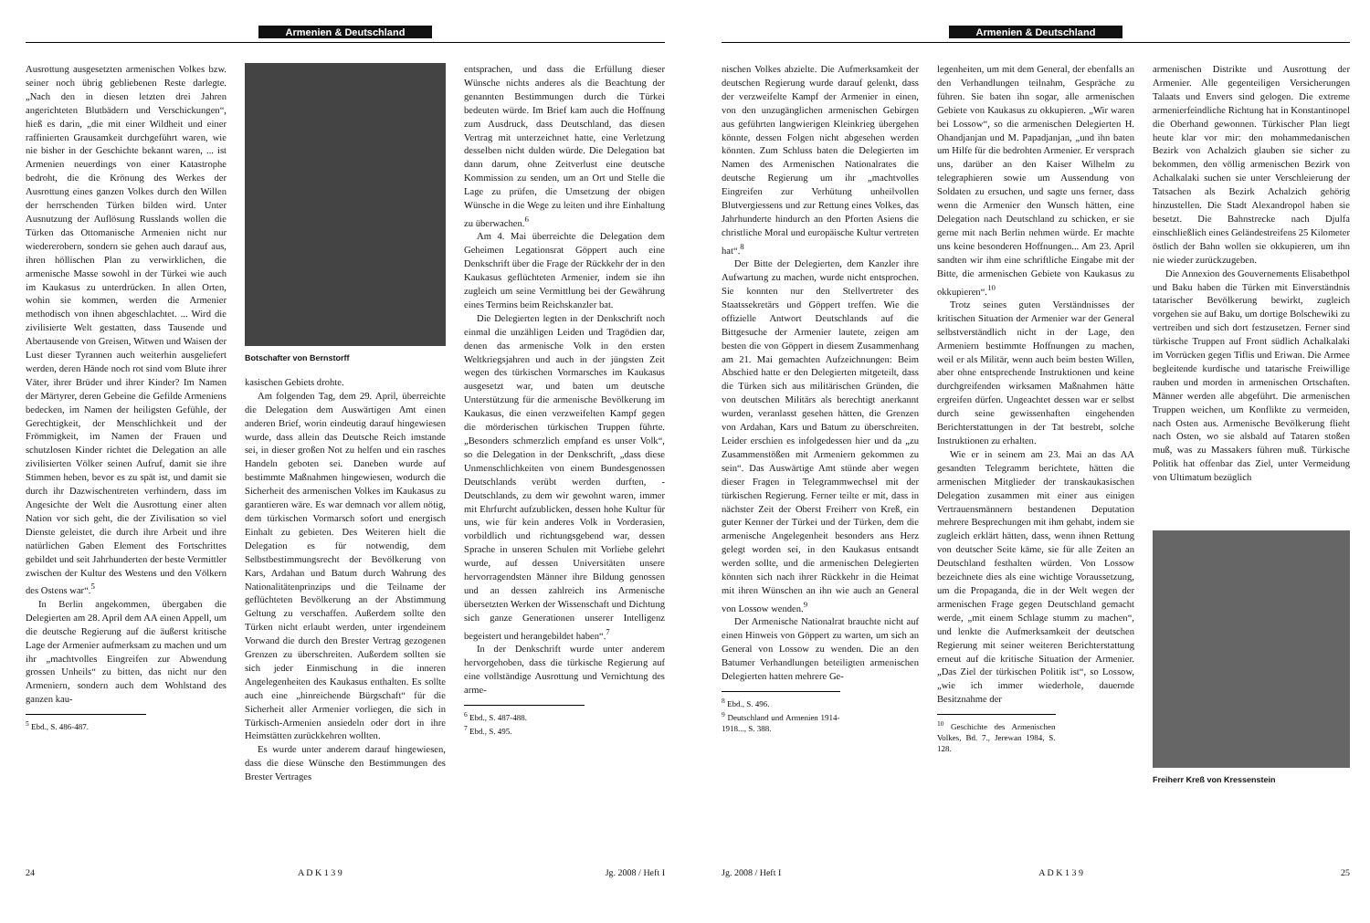Armenien & Deutschland
Ausrottung ausgesetzten armenischen Volkes bzw. seiner noch übrig gebliebenen Reste darlegte. „Nach den in diesen letzten drei Jahren angerichteten Blutbädern und Verschickungen“, hieß es darin, „die mit einer Wildheit und einer raffinierten Grausamkeit durchgeführt waren, wie nie bisher in der Geschichte bekannt waren, ... ist Armenien neuerdings von einer Katastrophe bedroht, die die Krönung des Werkes der Ausrottung eines ganzen Volkes durch den Willen der herrschenden Türken bilden wird. Unter Ausnutzung der Auflösung Russlands wollen die Türken das Ottomanische Armenien nicht nur wiedererobern, sondern sie gehen auch darauf aus, ihren höllischen Plan zu verwirklichen, die armenische Masse sowohl in der Türkei wie auch im Kaukasus zu unterdrücken. In allen Orten, wohin sie kommen, werden die Armenier methodisch von ihnen abgeschlachtet. ... Wird die zivilisierte Welt gestatten, dass Tausende und Abertausende von Greisen, Witwen und Waisen der Lust dieser Tyrannen auch weiterhin ausgeliefert werden, deren Hände noch rot sind vom Blute ihrer Väter, ihrer Brüder und ihrer Kinder? Im Namen der Märtyrer, deren Gebeine die Gefilde Armeniens bedecken, im Namen der heiligsten Gefühle, der Gerechtigkeit, der Menschlichkeit und der Frömmigkeit, im Namen der Frauen und schutzlosen Kinder richtet die Delegation an alle zivilisierten Völker seinen Aufruf, damit sie ihre Stimmen heben, bevor es zu spät ist, und damit sie durch ihr Dazwischentreten verhindern, dass im Angesichte der Welt die Ausrottung einer alten Nation vor sich geht, die der Zivilisation so viel Dienste geleistet, die durch ihre Arbeit und ihre natürlichen Gaben Element des Fortschrittes gebildet und seit Jahrhunderten der beste Vermittler zwischen der Kultur des Westens und den Völkern des Ostens war“.<sup>5</sup>
In Berlin angekommen, übergaben die Delegierten am 28. April dem AA einen Appell, um die deutsche Regierung auf die äußerst kritische Lage der Armenier aufmerksam zu machen und um ihr „machtvolles Eingreifen zur Abwendung grossen Unheils“ zu bitten, das nicht nur den Armeniern, sondern auch dem Wohlstand des ganzen kau-
<sup>5</sup> Ebd., S. 486-487.
Botschafter von Bernstorff
kasischen Gebiets drohte.
Am folgenden Tag, dem 29. April, überreichte die Delegation dem Auswärtigen Amt einen anderen Brief, worin eindeutig darauf hingewiesen wurde, dass allein das Deutsche Reich imstande sei, in dieser großen Not zu helfen und ein rasches Handeln geboten sei. Daneben wurde auf bestimmte Maßnahmen hingewiesen, wodurch die Sicherheit des armenischen Volkes im Kaukasus zu garantieren wäre. Es war demnach vor allem nötig, dem türkischen Vormarsch sofort und energisch Einhalt zu gebieten. Des Weiteren hielt die Delegation es für notwendig, dem Selbstbestimmungsrecht der Bevölkerung von Kars, Ardahan und Batum durch Wahrung des Nationalitätenprinzips und die Teilname der geflüchteten Bevölkerung an der Abstimmung Geltung zu verschaffen. Außerdem sollte den Türken nicht erlaubt werden, unter irgendeinem Vorwand die durch den Brester Vertrag gezogenen Grenzen zu überschreiten. Außerdem sollten sie sich jeder Einmischung in die inneren Angelegenheiten des Kaukasus enthalten. Es sollte auch eine „hinreichende Bürgschaft“ für die Sicherheit aller Armenier vorliegen, die sich in Türkisch-Armenien ansiedeln oder dort in ihre Heimstätten zurückkehren wollten.
Es wurde unter anderem darauf hingewiesen, dass die diese Wünsche den Bestimmungen des Brester Vertrages
entsprachen, und dass die Erfüllung dieser Wünsche nichts anderes als die Beachtung der genannten Bestimmungen durch die Türkei bedeuten würde. Im Brief kam auch die Hoffnung zum Ausdruck, dass Deutschland, das diesen Vertrag mit unterzeichnet hatte, eine Verletzung desselben nicht dulden würde. Die Delegation bat dann darum, ohne Zeitverlust eine deutsche Kommission zu senden, um an Ort und Stelle die Lage zu prüfen, die Umsetzung der obigen Wünsche in die Wege zu leiten und ihre Einhaltung zu überwachen.<sup>6</sup>
Am 4. Mai überreichte die Delegation dem Geheimen Legationsrat Göppert auch eine Denkschrift über die Frage der Rückkehr der in den Kaukasus geflüchteten Armenier, indem sie ihn zugleich um seine Vermittlung bei der Gewährung eines Termins beim Reichskanzler bat.
Die Delegierten legten in der Denkschrift noch einmal die unzähligen Leiden und Tragödien dar, denen das armenische Volk in den ersten Weltkriegsjahren und auch in der jüngsten Zeit wegen des türkischen Vormarsches im Kaukasus ausgesetzt war, und baten um deutsche Unterstützung für die armenische Bevölkerung im Kaukasus, die einen verzweifelten Kampf gegen die mörderischen türkischen Truppen führte. „Besonders schmerzlich empfand es unser Volk“, so die Delegation in der Denkschrift, „dass diese Unmenschlichkeiten von einem Bundesgenossen Deutschlands verübt werden durften, - Deutschlands, zu dem wir gewohnt waren, immer mit Ehrfurcht aufzublicken, dessen hohe Kultur für uns, wie für kein anderes Volk in Vorderasien, vorbildlich und richtungsgebend war, dessen Sprache in unseren Schulen mit Vorliebe gelehrt wurde, auf dessen Universitäten unsere hervorragendsten Männer ihre Bildung genossen und an dessen zahlreich ins Armenische übersetzten Werken der Wissenschaft und Dichtung sich ganze Generationen unserer Intelligenz begeistert und herangebildet haben“.<sup>7</sup>
In der Denkschrift wurde unter anderem hervorgehoben, dass die türkische Regierung auf eine vollständige Ausrottung und Vernichtung des arme-
<sup>6</sup> Ebd., S. 487-488.
<sup>7</sup> Ebd., S. 495.
24 A D K 1 3 9 Jg. 2008 / Heft I
Armenien & Deutschland
nischen Volkes abzielte. Die Aufmerksamkeit der deutschen Regierung wurde darauf gelenkt, dass der verzweifelte Kampf der Armenier in einen, von den unzugänglichen armenischen Gebirgen aus geführten langwierigen Kleinkrieg übergehen könnte, dessen Folgen nicht abgesehen werden könnten. Zum Schluss baten die Delegierten im Namen des Armenischen Nationalrates die deutsche Regierung um ihr „machtvolles Eingreifen zur Verhütung unheilvollen Blutvergiessens und zur Rettung eines Volkes, das Jahrhunderte hindurch an den Pforten Asiens die christliche Moral und europäische Kultur vertreten hat“.<sup>8</sup>
Der Bitte der Delegierten, dem Kanzler ihre Aufwartung zu machen, wurde nicht entsprochen. Sie konnten nur den Stellvertreter des Staatssekretärs und Göppert treffen. Wie die offizielle Antwort Deutschlands auf die Bittgesuche der Armenier lautete, zeigen am besten die von Göppert in diesem Zusammenhang am 21. Mai gemachten Aufzeichnungen: Beim Abschied hatte er den Delegierten mitgeteilt, dass die Türken sich aus militärischen Gründen, die von deutschen Militärs als berechtigt anerkannt wurden, veranlasst gesehen hätten, die Grenzen von Ardahan, Kars und Batum zu überschreiten. Leider erschien es infolgedessen hier und da „zu Zusammenstößen mit Armeniern gekommen zu sein“. Das Auswärtige Amt stünde aber wegen dieser Fragen in Telegrammwechsel mit der türkischen Regierung. Ferner teilte er mit, dass in nächster Zeit der Oberst Freiherr von Kreß, ein guter Kenner der Türkei und der Türken, dem die armenische Angelegenheit besonders ans Herz gelegt worden sei, in den Kaukasus entsandt werden sollte, und die armenischen Delegierten könnten sich nach ihrer Rückkehr in die Heimat mit ihren Wünschen an ihn wie auch an General von Lossow wenden.<sup>9</sup>
Der Armenische Nationalrat brauchte nicht auf einen Hinweis von Göppert zu warten, um sich an General von Lossow zu wenden. Die an den Batumer Verhandlungen beteiligten armenischen Delegierten hatten mehrere Ge-
<sup>8</sup> Ebd., S. 496.
<sup>9</sup> Deutschland und Armenien 1914-1918..., S. 388.
legenheiten, um mit dem General, der ebenfalls an den Verhandlungen teilnahm, Gespräche zu führen. Sie baten ihn sogar, alle armenischen Gebiete von Kaukasus zu okkupieren. „Wir waren bei Lossow“, so die armenischen Delegierten H. Ohandjanjan und M. Papadjanjan, „und ihn baten um Hilfe für die bedrohten Armenier. Er versprach uns, darüber an den Kaiser Wilhelm zu telegraphieren sowie um Aussendung von Soldaten zu ersuchen, und sagte uns ferner, dass wenn die Armenier den Wunsch hätten, eine Delegation nach Deutschland zu schicken, er sie gerne mit nach Berlin nehmen würde. Er machte uns keine besonderen Hoffnungen... Am 23. April sandten wir ihm eine schriftliche Eingabe mit der Bitte, die armenischen Gebiete von Kaukasus zu okkupieren“.<sup>10</sup>
Trotz seines guten Verständnisses der kritischen Situation der Armenier war der General selbstverständlich nicht in der Lage, den Armeniern bestimmte Hoffnungen zu machen, weil er als Militär, wenn auch beim besten Willen, aber ohne entsprechende Instruktionen und keine durchgreifenden wirksamen Maßnahmen hätte ergreifen dürfen. Ungeachtet dessen war er selbst durch seine gewissenhaften eingehenden Berichterstattungen in der Tat bestrebt, solche Instruktionen zu erhalten.
Wie er in seinem am 23. Mai an das AA gesandten Telegramm berichtete, hätten die armenischen Mitglieder der transkaukasischen Delegation zusammen mit einer aus einigen Vertrauensmännern bestandenen Deputation mehrere Besprechungen mit ihm gehabt, indem sie zugleich erklärt hätten, dass, wenn ihnen Rettung von deutscher Seite käme, sie für alle Zeiten an Deutschland festhalten würden. Von Lossow bezeichnete dies als eine wichtige Voraussetzung, um die Propaganda, die in der Welt wegen der armenischen Frage gegen Deutschland gemacht werde, „mit einem Schlage stumm zu machen“, und lenkte die Aufmerksamkeit der deutschen Regierung mit seiner weiteren Berichterstattung erneut auf die kritische Situation der Armenier. „Das Ziel der türkischen Politik ist“, so Lossow, „wie ich immer wiederhole, dauernde Besitznahme der
<sup>10</sup> Geschichte des Armenischen Volkes, Bd. 7., Jerewan 1984, S. 128.
armenischen Distrikte und Ausrottung der Armenier. Alle gegenteiligen Versicherungen Talaats und Envers sind gelogen. Die extreme armenierfeindliche Richtung hat in Konstantinopel die Oberhand gewonnen. Türkischer Plan liegt heute klar vor mir: den mohammedanischen Bezirk von Achalzich glauben sie sicher zu bekommen, den völlig armenischen Bezirk von Achalkalaki suchen sie unter Verschleierung der Tatsachen als Bezirk Achalzich gehörig hinzustellen. Die Stadt Alexandropol haben sie besetzt. Die Bahnstrecke nach Djulfa einschließlich eines Geländestreifens 25 Kilometer östlich der Bahn wollen sie okkupieren, um ihn nie wieder zurückzugeben.
Die Annexion des Gouvernements Elisabethpol und Baku haben die Türken mit Einverständnis tatarischer Bevölkerung bewirkt, zugleich vorgehen sie auf Baku, um dortige Bolschewiki zu vertreiben und sich dort festzusetzen. Ferner sind türkische Truppen auf Front südlich Achalkalaki im Vorrücken gegen Tiflis und Eriwan. Die Armee begleitende kurdische und tatarische Freiwillige rauben und morden in armenischen Ortschaften. Männer werden alle abgeführt. Die armenischen Truppen weichen, um Konflikte zu vermeiden, nach Osten aus. Armenische Bevölkerung flieht nach Osten, wo sie alsbald auf Tataren stoßen muß, was zu Massakers führen muß. Türkische Politik hat offenbar das Ziel, unter Vermeidung von Ultimatum bezüglich
Freiherr Kreß von Kressenstein
Jg. 2008 / Heft I A D K 1 3 9 25